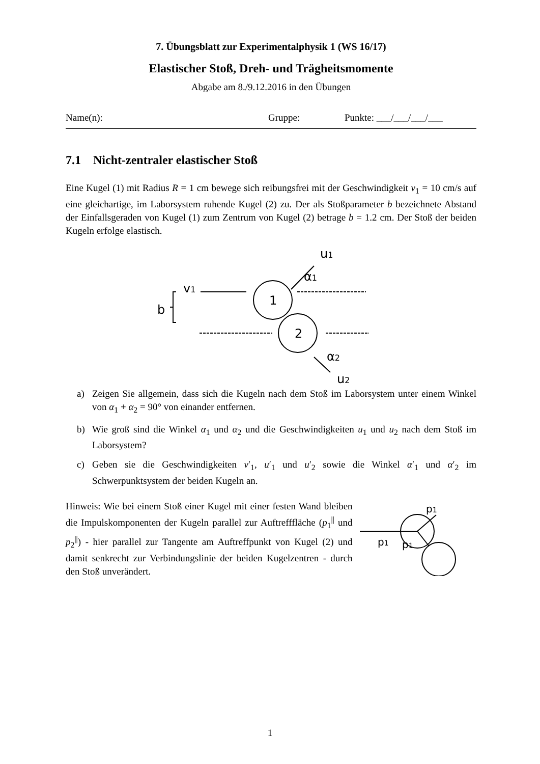7. Übungsblatt zur Experimentalphysik 1 (WS 16/17)
Elastischer Stoß, Dreh- und Trägheitsmomente
Abgabe am 8./9.12.2016 in den Übungen
Name(n): Gruppe: Punkte: ___/___/___/___
7.1 Nicht-zentraler elastischer Stoß
Eine Kugel (1) mit Radius R = 1 cm bewege sich reibungsfrei mit der Geschwindigkeit v<sub>1</sub> = 10 cm/s auf eine gleichartige, im Laborsystem ruhende Kugel (2) zu. Der als Stoß­parameter b bezeichnete Abstand der Einfallsgeraden von Kugel (1) zum Zentrum von Kugel (2) betrage b = 1.2 cm. Der Stoß der beiden Kugeln erfolge elastisch.
b
v1
1
2
u1
α1
α2
u2
a) Zeigen Sie allgemein, dass sich die Kugeln nach dem Stoß im Laborsystem unter einem Winkel von α<sub>1</sub> + α<sub>2</sub> = 90° von einander entfernen.
b) Wie groß sind die Winkel α<sub>1</sub> und α<sub>2</sub> und die Geschwindigkeiten u<sub>1</sub> und u<sub>2</sub> nach dem Stoß im Laborsystem?
c) Geben sie die Geschwindigkeiten v′<sub>1</sub>, u′<sub>1</sub> und u′<sub>2</sub> sowie die Winkel α′<sub>1</sub> und α′<sub>2</sub> im Schwerpunktsystem der beiden Kugeln an.
Hinweis: Wie bei einem Stoß einer Kugel mit einer festen Wand bleiben die Impulskomponenten der Kugeln parallel zur Auf­treff­fläche (p<sub>1</sub><sup>||</sup> und p<sub>2</sub><sup>||</sup>) - hier parallel zur Tangente am Auftreff­punkt von Kugel (2) und damit senkrecht zur Verbindungslinie der beiden Kugelzentren - durch den Stoß unverändert.
p1
p1
p1
1